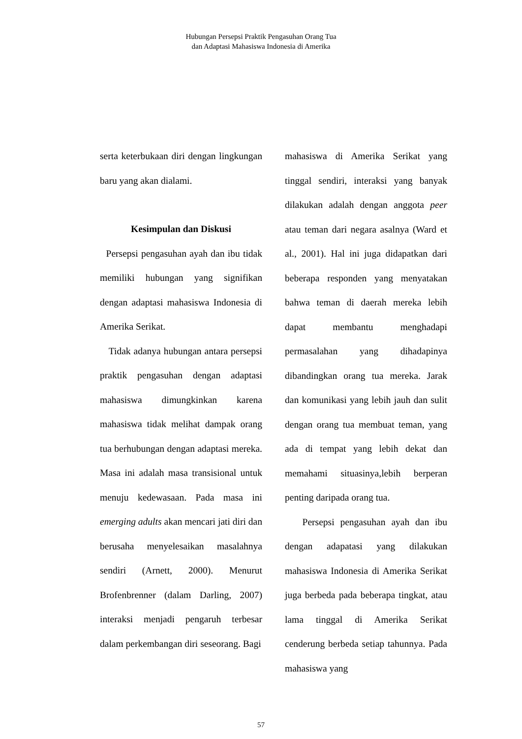Hubungan Persepsi Praktik Pengasuhan Orang Tua
dan Adaptasi Mahasiswa Indonesia di Amerika
serta keterbukaan diri dengan lingkungan baru yang akan dialami.
Kesimpulan dan Diskusi
Persepsi pengasuhan ayah dan ibu tidak memiliki hubungan yang signifikan dengan adaptasi mahasiswa Indonesia di Amerika Serikat.
Tidak adanya hubungan antara persepsi praktik pengasuhan dengan adaptasi mahasiswa dimungkinkan karena mahasiswa tidak melihat dampak orang tua berhubungan dengan adaptasi mereka. Masa ini adalah masa transisional untuk menuju kedewasaan. Pada masa ini emerging adults akan mencari jati diri dan berusaha menyelesaikan masalahnya sendiri (Arnett, 2000). Menurut Brofenbrenner (dalam Darling, 2007) interaksi menjadi pengaruh terbesar dalam perkembangan diri seseorang. Bagi
mahasiswa di Amerika Serikat yang tinggal sendiri, interaksi yang banyak dilakukan adalah dengan anggota peer atau teman dari negara asalnya (Ward et al., 2001). Hal ini juga didapatkan dari beberapa responden yang menyatakan bahwa teman di daerah mereka lebih dapat membantu menghadapi permasalahan yang dihadapinya dibandingkan orang tua mereka. Jarak dan komunikasi yang lebih jauh dan sulit dengan orang tua membuat teman, yang ada di tempat yang lebih dekat dan memahami situasinya,lebih berperan penting daripada orang tua.
Persepsi pengasuhan ayah dan ibu dengan adapatasi yang dilakukan mahasiswa Indonesia di Amerika Serikat juga berbeda pada beberapa tingkat, atau lama tinggal di Amerika Serikat cenderung berbeda setiap tahunnya. Pada mahasiswa yang
57